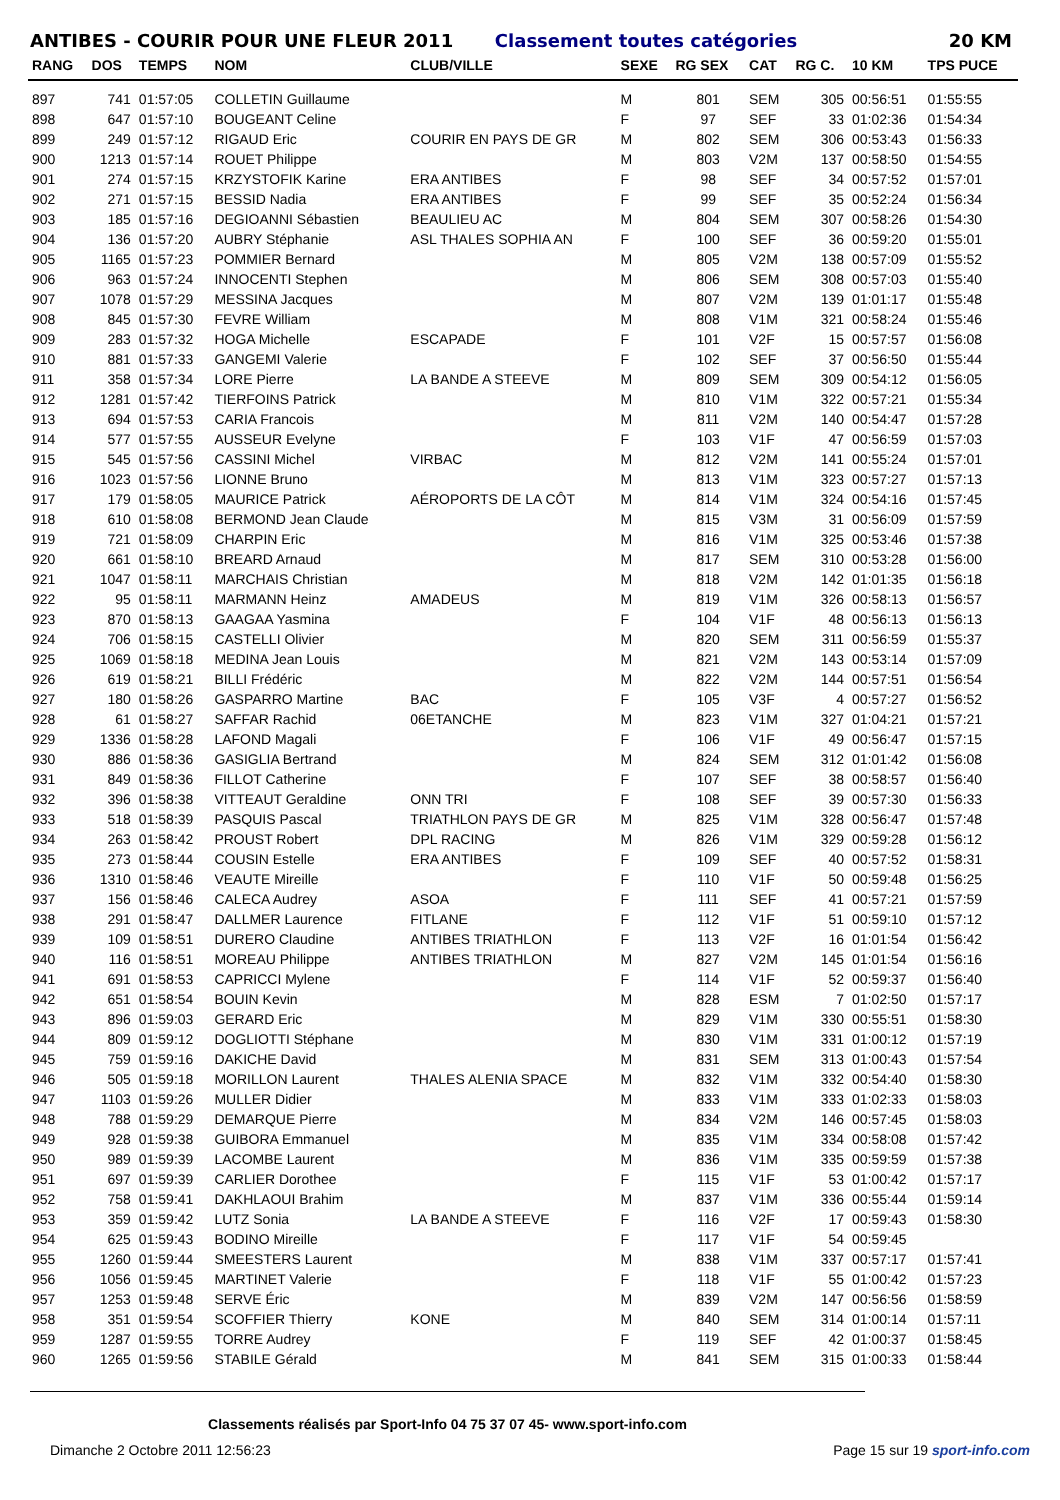ANTIBES - COURIR POUR UNE FLEUR 2011 Classement toutes catégories 20 KM
| RANG | DOS | TEMPS | NOM | CLUB/VILLE | SEXE | RG SEX | CAT | RG C. | 10 KM | TPS PUCE |
| --- | --- | --- | --- | --- | --- | --- | --- | --- | --- | --- |
| 897 | 741 | 01:57:05 | COLLETIN Guillaume | | M | 801 | SEM | 305 | 00:56:51 | 01:55:55 |
| 898 | 647 | 01:57:10 | BOUGEANT Celine | | F | 97 | SEF | 33 | 01:02:36 | 01:54:34 |
| 899 | 249 | 01:57:12 | RIGAUD Eric | COURIR EN PAYS DE GR | M | 802 | SEM | 306 | 00:53:43 | 01:56:33 |
| 900 | 1213 | 01:57:14 | ROUET Philippe | | M | 803 | V2M | 137 | 00:58:50 | 01:54:55 |
| 901 | 274 | 01:57:15 | KRZYSTOFIK Karine | ERA ANTIBES | F | 98 | SEF | 34 | 00:57:52 | 01:57:01 |
| 902 | 271 | 01:57:15 | BESSID Nadia | ERA ANTIBES | F | 99 | SEF | 35 | 00:52:24 | 01:56:34 |
| 903 | 185 | 01:57:16 | DEGIOANNI Sébastien | BEAULIEU AC | M | 804 | SEM | 307 | 00:58:26 | 01:54:30 |
| 904 | 136 | 01:57:20 | AUBRY Stéphanie | ASL THALES SOPHIA AN | F | 100 | SEF | 36 | 00:59:20 | 01:55:01 |
| 905 | 1165 | 01:57:23 | POMMIER Bernard | | M | 805 | V2M | 138 | 00:57:09 | 01:55:52 |
| 906 | 963 | 01:57:24 | INNOCENTI Stephen | | M | 806 | SEM | 308 | 00:57:03 | 01:55:40 |
| 907 | 1078 | 01:57:29 | MESSINA Jacques | | M | 807 | V2M | 139 | 01:01:17 | 01:55:48 |
| 908 | 845 | 01:57:30 | FEVRE William | | M | 808 | V1M | 321 | 00:58:24 | 01:55:46 |
| 909 | 283 | 01:57:32 | HOGA Michelle | ESCAPADE | F | 101 | V2F | 15 | 00:57:57 | 01:56:08 |
| 910 | 881 | 01:57:33 | GANGEMI Valerie | | F | 102 | SEF | 37 | 00:56:50 | 01:55:44 |
| 911 | 358 | 01:57:34 | LORE Pierre | LA BANDE A STEEVE | M | 809 | SEM | 309 | 00:54:12 | 01:56:05 |
| 912 | 1281 | 01:57:42 | TIERFOINS Patrick | | M | 810 | V1M | 322 | 00:57:21 | 01:55:34 |
| 913 | 694 | 01:57:53 | CARIA Francois | | M | 811 | V2M | 140 | 00:54:47 | 01:57:28 |
| 914 | 577 | 01:57:55 | AUSSEUR Evelyne | | F | 103 | V1F | 47 | 00:56:59 | 01:57:03 |
| 915 | 545 | 01:57:56 | CASSINI Michel | VIRBAC | M | 812 | V2M | 141 | 00:55:24 | 01:57:01 |
| 916 | 1023 | 01:57:56 | LIONNE Bruno | | M | 813 | V1M | 323 | 00:57:27 | 01:57:13 |
| 917 | 179 | 01:58:05 | MAURICE Patrick | AÉROPORTS DE LA CÔT | M | 814 | V1M | 324 | 00:54:16 | 01:57:45 |
| 918 | 610 | 01:58:08 | BERMOND Jean Claude | | M | 815 | V3M | 31 | 00:56:09 | 01:57:59 |
| 919 | 721 | 01:58:09 | CHARPIN Eric | | M | 816 | V1M | 325 | 00:53:46 | 01:57:38 |
| 920 | 661 | 01:58:10 | BREARD Arnaud | | M | 817 | SEM | 310 | 00:53:28 | 01:56:00 |
| 921 | 1047 | 01:58:11 | MARCHAIS Christian | | M | 818 | V2M | 142 | 01:01:35 | 01:56:18 |
| 922 | 95 | 01:58:11 | MARMANN Heinz | AMADEUS | M | 819 | V1M | 326 | 00:58:13 | 01:56:57 |
| 923 | 870 | 01:58:13 | GAAGAA Yasmina | | F | 104 | V1F | 48 | 00:56:13 | 01:56:13 |
| 924 | 706 | 01:58:15 | CASTELLI Olivier | | M | 820 | SEM | 311 | 00:56:59 | 01:55:37 |
| 925 | 1069 | 01:58:18 | MEDINA Jean Louis | | M | 821 | V2M | 143 | 00:53:14 | 01:57:09 |
| 926 | 619 | 01:58:21 | BILLI Frédéric | | M | 822 | V2M | 144 | 00:57:51 | 01:56:54 |
| 927 | 180 | 01:58:26 | GASPARRO Martine | BAC | F | 105 | V3F | 4 | 00:57:27 | 01:56:52 |
| 928 | 61 | 01:58:27 | SAFFAR Rachid | 06ETANCHE | M | 823 | V1M | 327 | 01:04:21 | 01:57:21 |
| 929 | 1336 | 01:58:28 | LAFOND Magali | | F | 106 | V1F | 49 | 00:56:47 | 01:57:15 |
| 930 | 886 | 01:58:36 | GASIGLIA Bertrand | | M | 824 | SEM | 312 | 01:01:42 | 01:56:08 |
| 931 | 849 | 01:58:36 | FILLOT Catherine | | F | 107 | SEF | 38 | 00:58:57 | 01:56:40 |
| 932 | 396 | 01:58:38 | VITTEAUT Geraldine | ONN TRI | F | 108 | SEF | 39 | 00:57:30 | 01:56:33 |
| 933 | 518 | 01:58:39 | PASQUIS Pascal | TRIATHLON PAYS DE GR | M | 825 | V1M | 328 | 00:56:47 | 01:57:48 |
| 934 | 263 | 01:58:42 | PROUST Robert | DPL RACING | M | 826 | V1M | 329 | 00:59:28 | 01:56:12 |
| 935 | 273 | 01:58:44 | COUSIN Estelle | ERA ANTIBES | F | 109 | SEF | 40 | 00:57:52 | 01:58:31 |
| 936 | 1310 | 01:58:46 | VEAUTE Mireille | | F | 110 | V1F | 50 | 00:59:48 | 01:56:25 |
| 937 | 156 | 01:58:46 | CALECA Audrey | ASOA | F | 111 | SEF | 41 | 00:57:21 | 01:57:59 |
| 938 | 291 | 01:58:47 | DALLMER Laurence | FITLANE | F | 112 | V1F | 51 | 00:59:10 | 01:57:12 |
| 939 | 109 | 01:58:51 | DURERO Claudine | ANTIBES TRIATHLON | F | 113 | V2F | 16 | 01:01:54 | 01:56:42 |
| 940 | 116 | 01:58:51 | MOREAU Philippe | ANTIBES TRIATHLON | M | 827 | V2M | 145 | 01:01:54 | 01:56:16 |
| 941 | 691 | 01:58:53 | CAPRICCI Mylene | | F | 114 | V1F | 52 | 00:59:37 | 01:56:40 |
| 942 | 651 | 01:58:54 | BOUIN Kevin | | M | 828 | ESM | 7 | 01:02:50 | 01:57:17 |
| 943 | 896 | 01:59:03 | GERARD Eric | | M | 829 | V1M | 330 | 00:55:51 | 01:58:30 |
| 944 | 809 | 01:59:12 | DOGLIOTTI Stéphane | | M | 830 | V1M | 331 | 01:00:12 | 01:57:19 |
| 945 | 759 | 01:59:16 | DAKICHE David | | M | 831 | SEM | 313 | 01:00:43 | 01:57:54 |
| 946 | 505 | 01:59:18 | MORILLON Laurent | THALES ALENIA SPACE | M | 832 | V1M | 332 | 00:54:40 | 01:58:30 |
| 947 | 1103 | 01:59:26 | MULLER Didier | | M | 833 | V1M | 333 | 01:02:33 | 01:58:03 |
| 948 | 788 | 01:59:29 | DEMARQUE Pierre | | M | 834 | V2M | 146 | 00:57:45 | 01:58:03 |
| 949 | 928 | 01:59:38 | GUIBORA Emmanuel | | M | 835 | V1M | 334 | 00:58:08 | 01:57:42 |
| 950 | 989 | 01:59:39 | LACOMBE Laurent | | M | 836 | V1M | 335 | 00:59:59 | 01:57:38 |
| 951 | 697 | 01:59:39 | CARLIER Dorothee | | F | 115 | V1F | 53 | 01:00:42 | 01:57:17 |
| 952 | 758 | 01:59:41 | DAKHLAOUI Brahim | | M | 837 | V1M | 336 | 00:55:44 | 01:59:14 |
| 953 | 359 | 01:59:42 | LUTZ Sonia | LA BANDE A STEEVE | F | 116 | V2F | 17 | 00:59:43 | 01:58:30 |
| 954 | 625 | 01:59:43 | BODINO Mireille | | F | 117 | V1F | 54 | 00:59:45 | |
| 955 | 1260 | 01:59:44 | SMEESTERS Laurent | | M | 838 | V1M | 337 | 00:57:17 | 01:57:41 |
| 956 | 1056 | 01:59:45 | MARTINET Valerie | | F | 118 | V1F | 55 | 01:00:42 | 01:57:23 |
| 957 | 1253 | 01:59:48 | SERVE Éric | | M | 839 | V2M | 147 | 00:56:56 | 01:58:59 |
| 958 | 351 | 01:59:54 | SCOFFIER Thierry | KONE | M | 840 | SEM | 314 | 01:00:14 | 01:57:11 |
| 959 | 1287 | 01:59:55 | TORRE Audrey | | F | 119 | SEF | 42 | 01:00:37 | 01:58:45 |
| 960 | 1265 | 01:59:56 | STABILE Gérald | | M | 841 | SEM | 315 | 01:00:33 | 01:58:44 |
Classements réalisés par Sport-Info 04 75 37 07 45- www.sport-info.com
Dimanche 2 Octobre 2011 12:56:23 Page 15 sur 19 sport-info.com